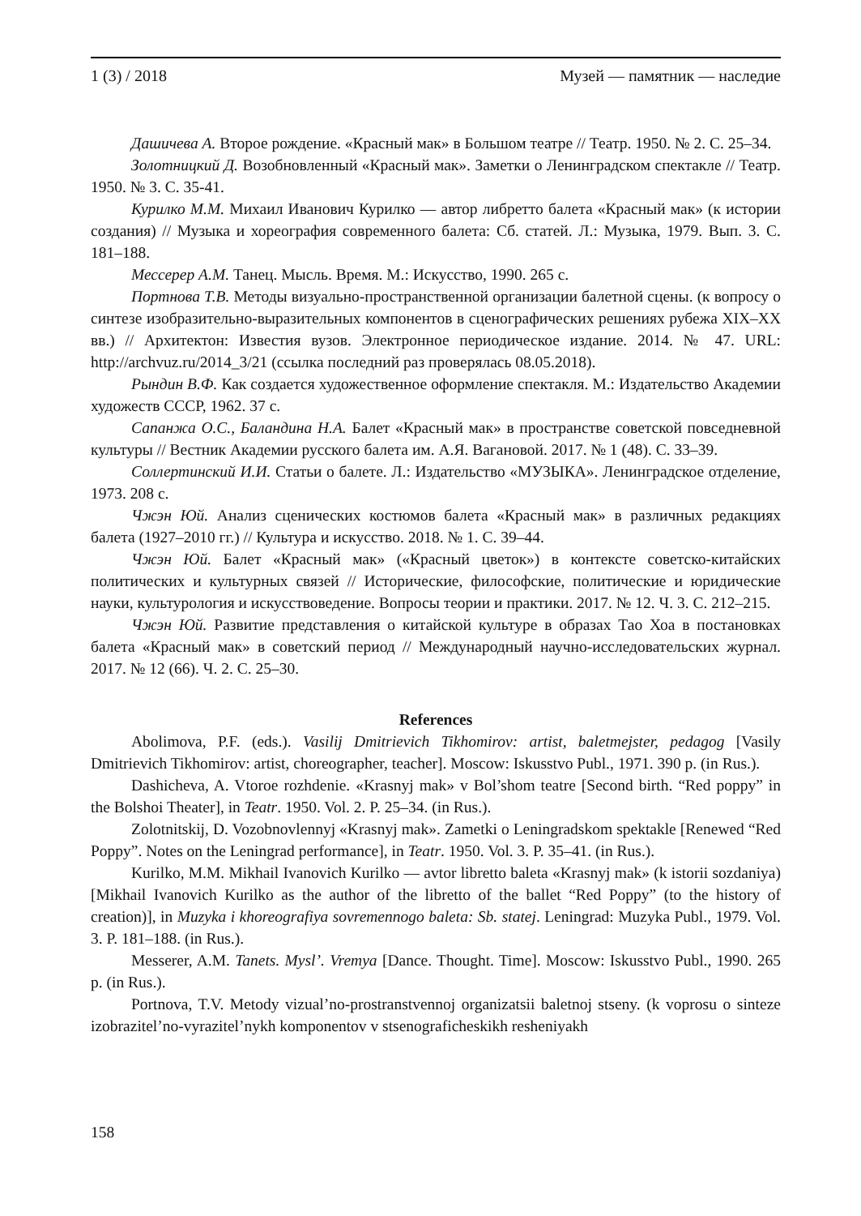1 (3) / 2018 Музей — памятник — наследие
Дашичева А. Второе рождение. «Красный мак» в Большом театре // Театр. 1950. № 2. С. 25–34.
Золотницкий Д. Возобновленный «Красный мак». Заметки о Ленинградском спектакле // Театр. 1950. № 3. С. 35-41.
Курилко М.М. Михаил Иванович Курилко — автор либретто балета «Красный мак» (к истории создания) // Музыка и хореография современного балета: Сб. статей. Л.: Музыка, 1979. Вып. 3. С. 181–188.
Мессерер А.М. Танец. Мысль. Время. М.: Искусство, 1990. 265 с.
Портнова Т.В. Методы визуально-пространственной организации балетной сцены. (к вопросу о синтезе изобразительно-выразительных компонентов в сценографических решениях рубежа XIX–XX вв.) // Архитектон: Известия вузов. Электронное периодическое издание. 2014. № 47. URL: http://archvuz.ru/2014_3/21 (ссылка последний раз проверялась 08.05.2018).
Рындин В.Ф. Как создается художественное оформление спектакля. М.: Издательство Академии художеств СССР, 1962. 37 с.
Сапанжа О.С., Баландина Н.А. Балет «Красный мак» в пространстве советской повседневной культуры // Вестник Академии русского балета им. А.Я. Вагановой. 2017. № 1 (48). С. 33–39.
Соллертинский И.И. Статьи о балете. Л.: Издательство «МУЗЫКА». Ленинградское отделение, 1973. 208 с.
Чжэн Юй. Анализ сценических костюмов балета «Красный мак» в различных редакциях балета (1927–2010 гг.) // Культура и искусство. 2018. № 1. С. 39–44.
Чжэн Юй. Балет «Красный мак» («Красный цветок») в контексте советско-китайских политических и культурных связей // Исторические, философские, политические и юридические науки, культурология и искусствоведение. Вопросы теории и практики. 2017. № 12. Ч. 3. С. 212–215.
Чжэн Юй. Развитие представления о китайской культуре в образах Тао Хоа в постановках балета «Красный мак» в советский период // Международный научно-исследовательских журнал. 2017. № 12 (66). Ч. 2. С. 25–30.
References
Abolimova, P.F. (eds.). Vasilij Dmitrievich Tikhomirov: artist, baletmejster, pedagog [Vasily Dmitrievich Tikhomirov: artist, choreographer, teacher]. Moscow: Iskusstvo Publ., 1971. 390 p. (in Rus.).
Dashicheva, A. Vtoroe rozhdenie. «Krasnyj mak» v Bol’shom teatre [Second birth. “Red poppy” in the Bolshoi Theater], in Teatr. 1950. Vol. 2. P. 25–34. (in Rus.).
Zolotnitskij, D. Vozobnovlennyj «Krasnyj mak». Zametki o Leningradskom spektakle [Renewed “Red Poppy”. Notes on the Leningrad performance], in Teatr. 1950. Vol. 3. P. 35–41. (in Rus.).
Kurilko, M.M. Mikhail Ivanovich Kurilko — avtor libretto baleta «Krasnyj mak» (k istorii sozdaniya) [Mikhail Ivanovich Kurilko as the author of the libretto of the ballet “Red Poppy” (to the history of creation)], in Muzyka i khoreografiya sovremennogo baleta: Sb. statej. Leningrad: Muzyka Publ., 1979. Vol. 3. P. 181–188. (in Rus.).
Messerer, A.M. Tanets. Mysl’. Vremya [Dance. Thought. Time]. Moscow: Iskusstvo Publ., 1990. 265 p. (in Rus.).
Portnova, T.V. Metody vizual’no-prostranstvennoj organizatsii baletnoj stseny. (k voprosu o sinteze izobrazitel’no-vyrazitel’nykh komponentov v stsenograficheskikh resheniyakh
158